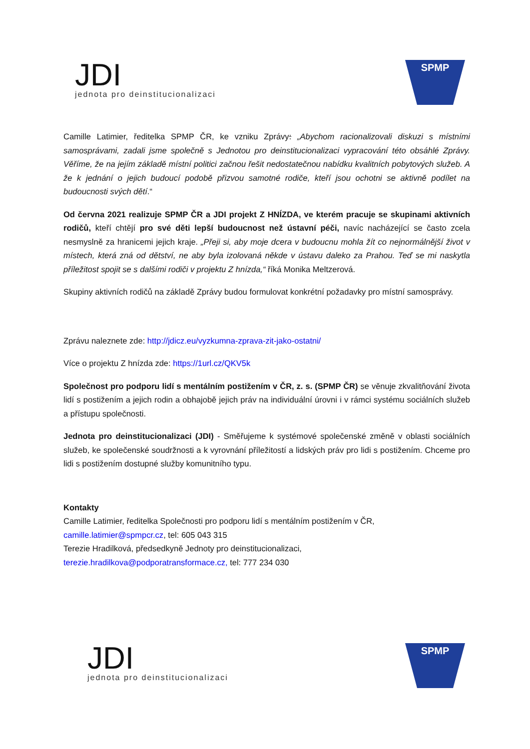JDI
jednota pro deinstitucionalizaci
SPMP
Camille Latimier, ředitelka SPMP ČR, ke vzniku Zprávy: „Abychom racionalizovali diskuzi s místními samosprávami, zadali jsme společně s Jednotou pro deinstitucionalizaci vypracování této obsáhlé Zprávy. Věříme, že na jejím základě místní politici začnou řešit nedostatečnou nabídku kvalitních pobytových služeb. A že k jednání o jejich budoucí podobě přizvou samotné rodiče, kteří jsou ochotni se aktivně podílet na budoucnosti svých dětí.“
Od června 2021 realizuje SPMP ČR a JDI projekt Z HNÍZDA, ve kterém pracuje se skupinami aktivních rodičů, kteří chtějí pro své děti lepší budoucnost než ústavní péči, navíc nacházející se často zcela nesmyslně za hranicemi jejich kraje. „Přeji si, aby moje dcera v budoucnu mohla žít co nejnormálnější život v místech, která zná od dětství, ne aby byla izolovaná někde v ústavu daleko za Prahou. Teď se mi naskytla příležitost spojit se s dalšími rodiči v projektu Z hnízda,“ říká Monika Meltzerová.
Skupiny aktivních rodičů na základě Zprávy budou formulovat konkrétní požadavky pro místní samosprávy.
Zprávu naleznete zde: http://jdicz.eu/vyzkumna-zprava-zit-jako-ostatni/
Více o projektu Z hnízda zde: https://1url.cz/QKV5k
Společnost pro podporu lidí s mentálním postižením v ČR, z. s. (SPMP ČR) se věnuje zkvalitňování života lidí s postižením a jejich rodin a obhajobě jejich práv na individuální úrovni i v rámci systému sociálních služeb a přístupu společnosti.
Jednota pro deinstitucionalizaci (JDI) - Směřujeme k systémové společenské změně v oblasti sociálních služeb, ke společenské soudržnosti a k vyrovnání příležitostí a lidských práv pro lidi s postižením. Chceme pro lidi s postižením dostupné služby komunitního typu.
Kontakty
Camille Latimier, ředitelka Společnosti pro podporu lidí s mentálním postižením v ČR, camille.latimier@spmpcr.cz, tel: 605 043 315
Terezie Hradilková, předsedkyně Jednoty pro deinstitucionalizaci,
terezie.hradilkova@podporatransformace.cz, tel: 777 234 030
JDI
jednota pro deinstitucionalizaci
SPMP